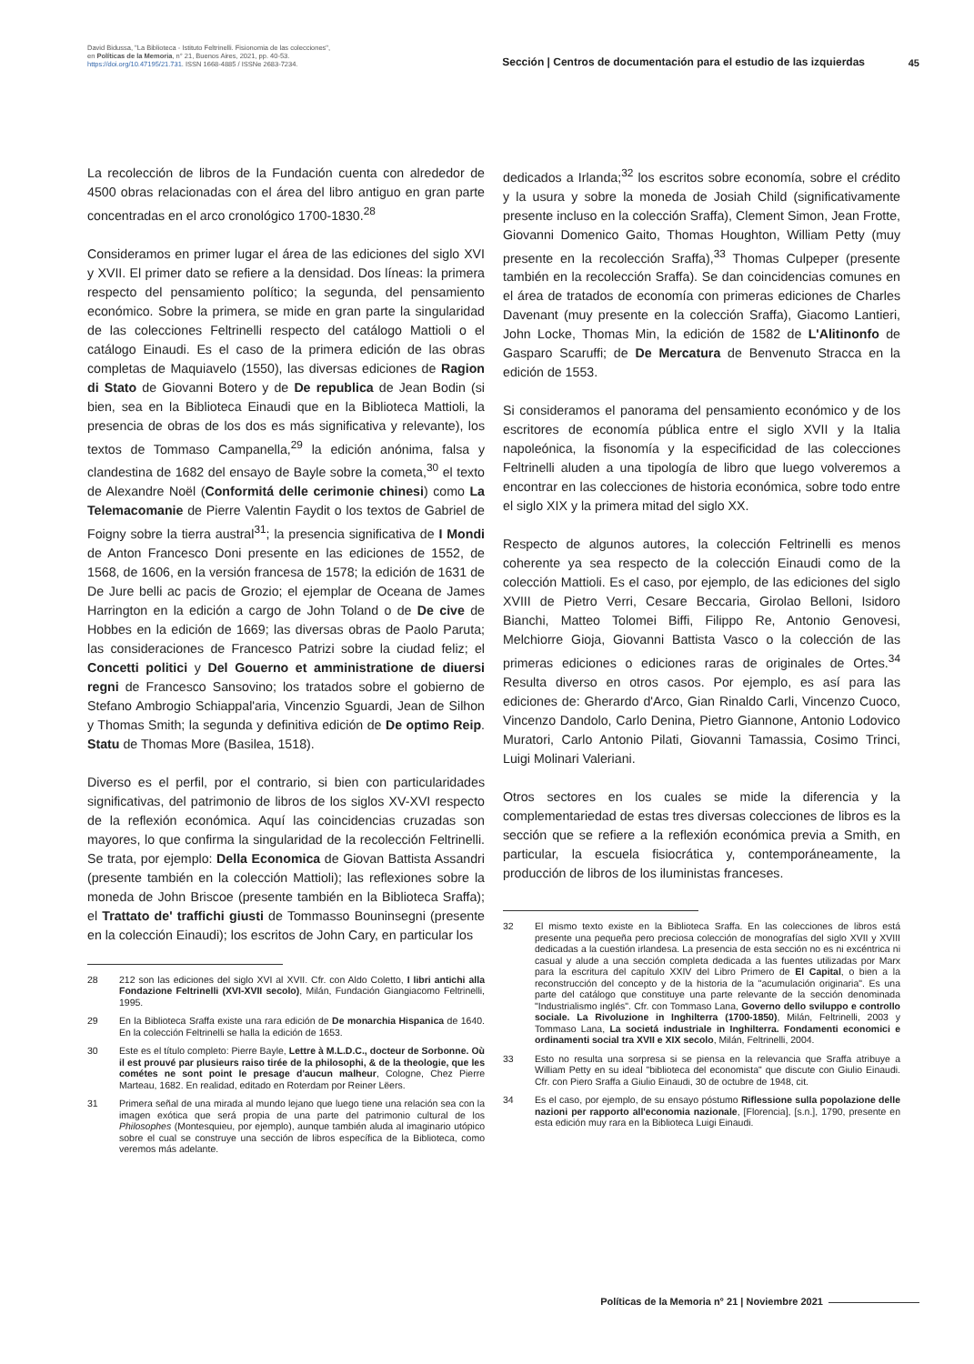David Bidussa, "La Biblioteca - Istituto Feltrinelli. Fisionomia de las colecciones",
en Políticas de la Memoria, n° 21, Buenos Aires, 2021, pp. 40-53.
https://doi.org/10.47195/21.731. ISSN 1668-4885 / ISSNe 2683-7234.
Sección | Centros de documentación para el estudio de las izquierdas
45
La recolección de libros de la Fundación cuenta con alrededor de 4500 obras relacionadas con el área del libro antiguo en gran parte concentradas en el arco cronológico 1700-1830.<sup>28</sup>
Consideramos en primer lugar el área de las ediciones del siglo XVI y XVII. El primer dato se refiere a la densidad. Dos líneas: la primera respecto del pensamiento político; la segunda, del pensamiento económico. Sobre la primera, se mide en gran parte la singularidad de las colecciones Feltrinelli respecto del catálogo Mattioli o el catálogo Einaudi. Es el caso de la primera edición de las obras completas de Maquiavelo (1550), las diversas ediciones de Ragion di Stato de Giovanni Botero y de De republica de Jean Bodin (si bien, sea en la Biblioteca Einaudi que en la Biblioteca Mattioli, la presencia de obras de los dos es más significativa y relevante), los textos de Tommaso Campanella,<sup>29</sup> la edición anónima, falsa y clandestina de 1682 del ensayo de Bayle sobre la cometa,<sup>30</sup> el texto de Alexandre Noël (Conformitá delle cerimonie chinesi) como La Telemacomanie de Pierre Valentin Faydit o los textos de Gabriel de Foigny sobre la tierra austral<sup>31</sup>; la presencia significativa de I Mondi de Anton Francesco Doni presente en las ediciones de 1552, de 1568, de 1606, en la versión francesa de 1578; la edición de 1631 de De Jure belli ac pacis de Grozio; el ejemplar de Oceana de James Harrington en la edición a cargo de John Toland o de De cive de Hobbes en la edición de 1669; las diversas obras de Paolo Paruta; las consideraciones de Francesco Patrizi sobre la ciudad feliz; el Concetti politici y Del Gouerno et amministratione de diuersi regni de Francesco Sansovino; los tratados sobre el gobierno de Stefano Ambrogio Schiappal'aria, Vincenzio Sguardi, Jean de Silhon y Thomas Smith; la segunda y definitiva edición de De optimo Reip. Statu de Thomas More (Basilea, 1518).
Diverso es el perfil, por el contrario, si bien con particularidades significativas, del patrimonio de libros de los siglos XV-XVI respecto de la reflexión económica. Aquí las coincidencias cruzadas son mayores, lo que confirma la singularidad de la recolección Feltrinelli. Se trata, por ejemplo: Della Economica de Giovan Battista Assandri (presente también en la colección Mattioli); las reflexiones sobre la moneda de John Briscoe (presente también en la Biblioteca Sraffa); el Trattato de' traffichi giusti de Tommasso Bouninsegni (presente en la colección Einaudi); los escritos de John Cary, en particular los
28 212 son las ediciones del siglo XVI al XVII. Cfr. con Aldo Coletto, I libri antichi alla Fondazione Feltrinelli (XVI-XVII secolo), Milán, Fundación Giangiacomo Feltrinelli, 1995.
29 En la Biblioteca Sraffa existe una rara edición de De monarchia Hispanica de 1640. En la colección Feltrinelli se halla la edición de 1653.
30 Este es el título completo: Pierre Bayle, Lettre à M.L.D.C., docteur de Sorbonne. Où il est prouvé par plusieurs raiso tirée de la philosophi, & de la theologie, que les cométes ne sont point le presage d'aucun malheur, Cologne, Chez Pierre Marteau, 1682. En realidad, editado en Roterdam por Reiner Lëers.
31 Primera señal de una mirada al mundo lejano que luego tiene una relación sea con la imagen exótica que será propia de una parte del patrimonio cultural de los Philosophes (Montesquieu, por ejemplo), aunque también aluda al imaginario utópico sobre el cual se construye una sección de libros específica de la Biblioteca, como veremos más adelante.
dedicados a Irlanda;<sup>32</sup> los escritos sobre economía, sobre el crédito y la usura y sobre la moneda de Josiah Child (significativamente presente incluso en la colección Sraffa), Clement Simon, Jean Frotte, Giovanni Domenico Gaito, Thomas Houghton, William Petty (muy presente en la recolección Sraffa),<sup>33</sup> Thomas Culpeper (presente también en la recolección Sraffa). Se dan coincidencias comunes en el área de tratados de economía con primeras ediciones de Charles Davenant (muy presente en la colección Sraffa), Giacomo Lantieri, John Locke, Thomas Min, la edición de 1582 de L'Alitinonfo de Gasparo Scaruffi; de De Mercatura de Benvenuto Stracca en la edición de 1553.
Si consideramos el panorama del pensamiento económico y de los escritores de economía pública entre el siglo XVII y la Italia napoleónica, la fisonomía y la especificidad de las colecciones Feltrinelli aluden a una tipología de libro que luego volveremos a encontrar en las colecciones de historia económica, sobre todo entre el siglo XIX y la primera mitad del siglo XX.
Respecto de algunos autores, la colección Feltrinelli es menos coherente ya sea respecto de la colección Einaudi como de la colección Mattioli. Es el caso, por ejemplo, de las ediciones del siglo XVIII de Pietro Verri, Cesare Beccaria, Girolao Belloni, Isidoro Bianchi, Matteo Tolomei Biffi, Filippo Re, Antonio Genovesi, Melchiorre Gioja, Giovanni Battista Vasco o la colección de las primeras ediciones o ediciones raras de originales de Ortes.<sup>34</sup> Resulta diverso en otros casos. Por ejemplo, es así para las ediciones de: Gherardo d'Arco, Gian Rinaldo Carli, Vincenzo Cuoco, Vincenzo Dandolo, Carlo Denina, Pietro Giannone, Antonio Lodovico Muratori, Carlo Antonio Pilati, Giovanni Tamassia, Cosimo Trinci, Luigi Molinari Valeriani.
Otros sectores en los cuales se mide la diferencia y la complementariedad de estas tres diversas colecciones de libros es la sección que se refiere a la reflexión económica previa a Smith, en particular, la escuela fisiocrática y, contemporáneamente, la producción de libros de los iluministas franceses.
32 El mismo texto existe en la Biblioteca Sraffa. En las colecciones de libros está presente una pequeña pero preciosa colección de monografías del siglo XVII y XVIII dedicadas a la cuestión irlandesa. La presencia de esta sección no es ni excéntrica ni casual y alude a una sección completa dedicada a las fuentes utilizadas por Marx para la escritura del capítulo XXIV del Libro Primero de El Capital, o bien a la reconstrucción del concepto y de la historia de la "acumulación originaria". Es una parte del catálogo que constituye una parte relevante de la sección denominada "Industrialismo inglés". Cfr. con Tommaso Lana, Governo dello sviluppo e controllo sociale. La Rivoluzione in Inghilterra (1700-1850), Milán, Feltrinelli, 2003 y Tommaso Lana, La societá industriale in Inghilterra. Fondamenti economici e ordinamenti social tra XVII e XIX secolo, Milán, Feltrinelli, 2004.
33 Esto no resulta una sorpresa si se piensa en la relevancia que Sraffa atribuye a William Petty en su ideal "biblioteca del economista" que discute con Giulio Einaudi. Cfr. con Piero Sraffa a Giulio Einaudi, 30 de octubre de 1948, cit.
34 Es el caso, por ejemplo, de su ensayo póstumo Riflessione sulla popolazione delle nazioni per rapporto all'economia nazionale, [Florencia], [s.n.], 1790, presente en esta edición muy rara en la Biblioteca Luigi Einaudi.
Políticas de la Memoria n° 21 | Noviembre 2021